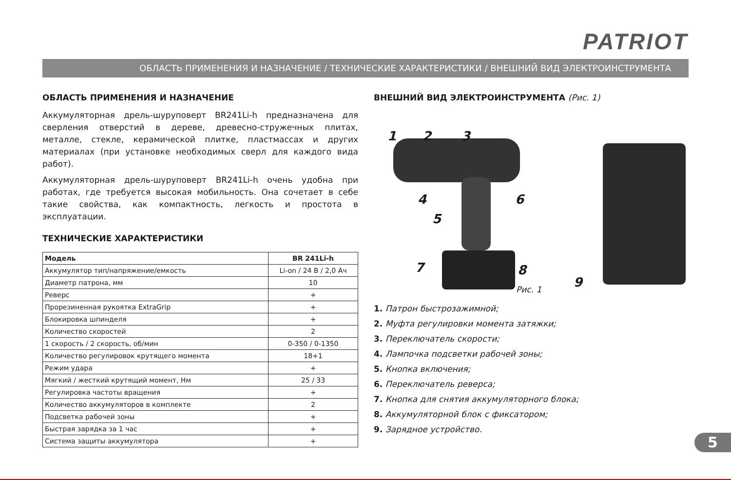PATRIOT
ОБЛАСТЬ ПРИМЕНЕНИЯ И НАЗНАЧЕНИЕ / ТЕХНИЧЕСКИЕ ХАРАКТЕРИСТИКИ / ВНЕШНИЙ ВИД ЭЛЕКТРОИНСТРУМЕНТА
ОБЛАСТЬ ПРИМЕНЕНИЯ И НАЗНАЧЕНИЕ
Аккумуляторная дрель-шуруповерт BR241Li-h предназначена для сверления отверстий в дереве, древесно-стружечных плитах, металле, стекле, керамической плитке, пластмассах и других материалах (при установке необходимых сверл для каждого вида работ).
Аккумуляторная дрель-шуруповерт BR241Li-h очень удобна при работах, где требуется высокая мобильность. Она сочетает в себе такие свойства, как компактность, легкость и простота в эксплуатации.
ТЕХНИЧЕСКИЕ ХАРАКТЕРИСТИКИ
| Модель | BR 241Li-h |
| --- | --- |
| Аккумулятор тип/напряжение/емкость | Li-on / 24 В / 2,0 Ач |
| Диаметр патрона, мм | 10 |
| Реверс | + |
| Прорезиненная рукоятка ExtraGrip | + |
| Блокировка шпинделя | + |
| Количество скоростей | 2 |
| 1 скорость / 2 скорость, об/мин | 0-350 / 0-1350 |
| Количество регулировок крутящего момента | 18+1 |
| Режим удара | + |
| Мягкий / жесткий крутящий момент, Нм | 25 / 33 |
| Регулировка частоты вращения | + |
| Количество аккумуляторов в комплекте | 2 |
| Подсветка рабочей зоны | + |
| Быстрая зарядка за 1 час | + |
| Система защиты аккумулятора | + |
ВНЕШНИЙ ВИД ЭЛЕКТРОИНСТРУМЕНТА (Рис. 1)
1 2 3
4
5
6
7 8
9
Рис. 1
1. Патрон быстрозажимной;
2. Муфта регулировки момента затяжки;
3. Переключатель скорости;
4. Лампочка подсветки рабочей зоны;
5. Кнопка включения;
6. Переключатель реверса;
7. Кнопка для снятия аккумуляторного блока;
8. Аккумуляторной блок с фиксатором;
9. Зарядное устройство.
5